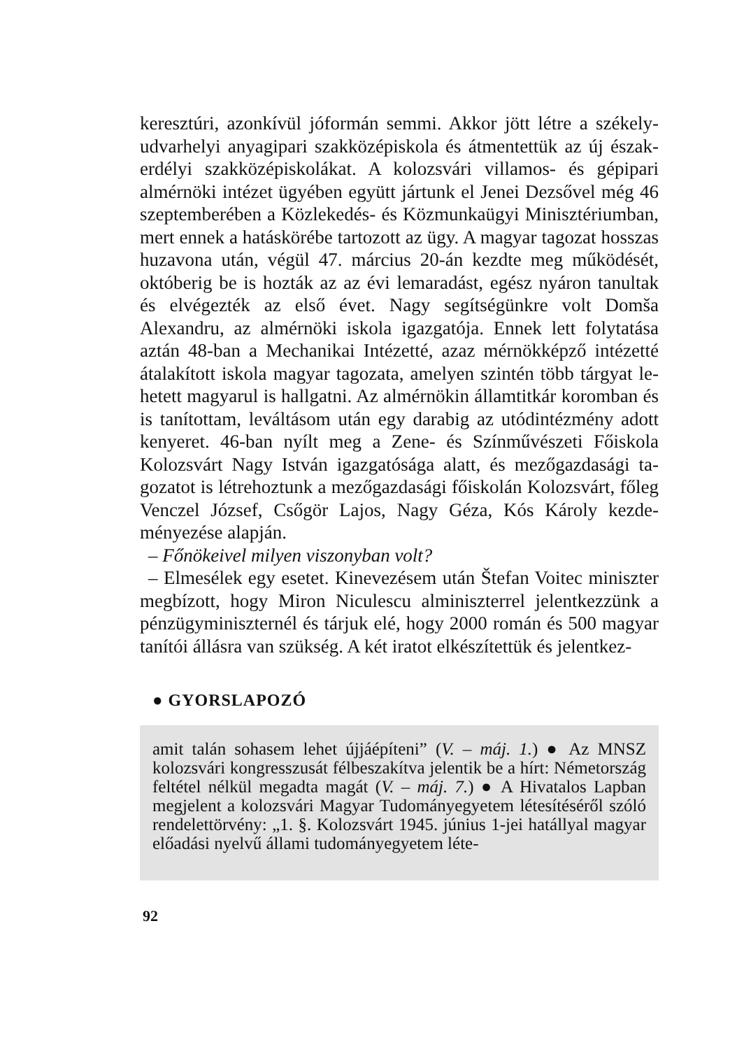keresztúri, azonkívül jóformán semmi. Akkor jött létre a székely­udvarhelyi anyagipari szakközépiskola és átmentettük az új észak-erdélyi szakközépiskolákat. A kolozsvári villamos- és gépipari almérnöki intézet ügyében együtt jártunk el Jenei Dezsővel még 46 szeptemberében a Közlekedés- és Közmunkaügyi Minisztérium­ban, mert ennek a hatáskörébe tartozott az ügy. A magyar tagozat hosszas huzavona után, végül 47. március 20-án kezdte meg műkö­dését, októberig be is hozták az az évi lemaradást, egész nyáron ta­nultak és elvégezték az első évet. Nagy segítségünkre volt Domša Alexandru, az almérnöki iskola igazgatója. Ennek lett folytatása aztán 48-ban a Mechanikai Intézetté, azaz mérnökképző intézetté átalakított iskola magyar tagozata, amelyen szintén több tárgyat le­hetett magyarul is hallgatni. Az almérnökin államtitkár koromban és is tanítottam, leváltásom után egy darabig az utódintézmény adott kenyeret. 46-ban nyílt meg a Zene- és Színművészeti Főisko­la Kolozsvárt Nagy István igazgatósága alatt, és mezőgazdasági ta­gozatot is létrehoztunk a mezőgazdasági főiskolán Kolozsvárt, fő­leg Venczel József, Csőgör Lajos, Nagy Géza, Kós Károly kezde­ményezése alapján.
– Főnökeivel milyen viszonyban volt?
– Elmesélek egy esetet. Kinevezésem után Štefan Voitec minisz­ter megbízott, hogy Miron Niculescu alminiszterrel jelentkezzünk a pénzügyminiszternél és tárjuk elé, hogy 2000 román és 500 magyar tanítói állásra van szükség. A két iratot elkészítettük és jelentkez-
● GYORSLAPOZÓ
amit talán sohasem lehet újjáépíteni” (V. – máj. 1.) ● Az MNSZ kolozsvári kongresszusát félbeszakítva jelentik be a hírt: Német­ország feltétel nélkül megadta magát (V. – máj. 7.) ● A Hivatalos Lapban megjelent a kolozsvári Magyar Tudományegyetem létesí­téséről szóló rendelettörvény: „1. §. Kolozsvárt 1945. június 1-jei hatállyal magyar előadási nyelvű állami tudományegyetem léte-
92